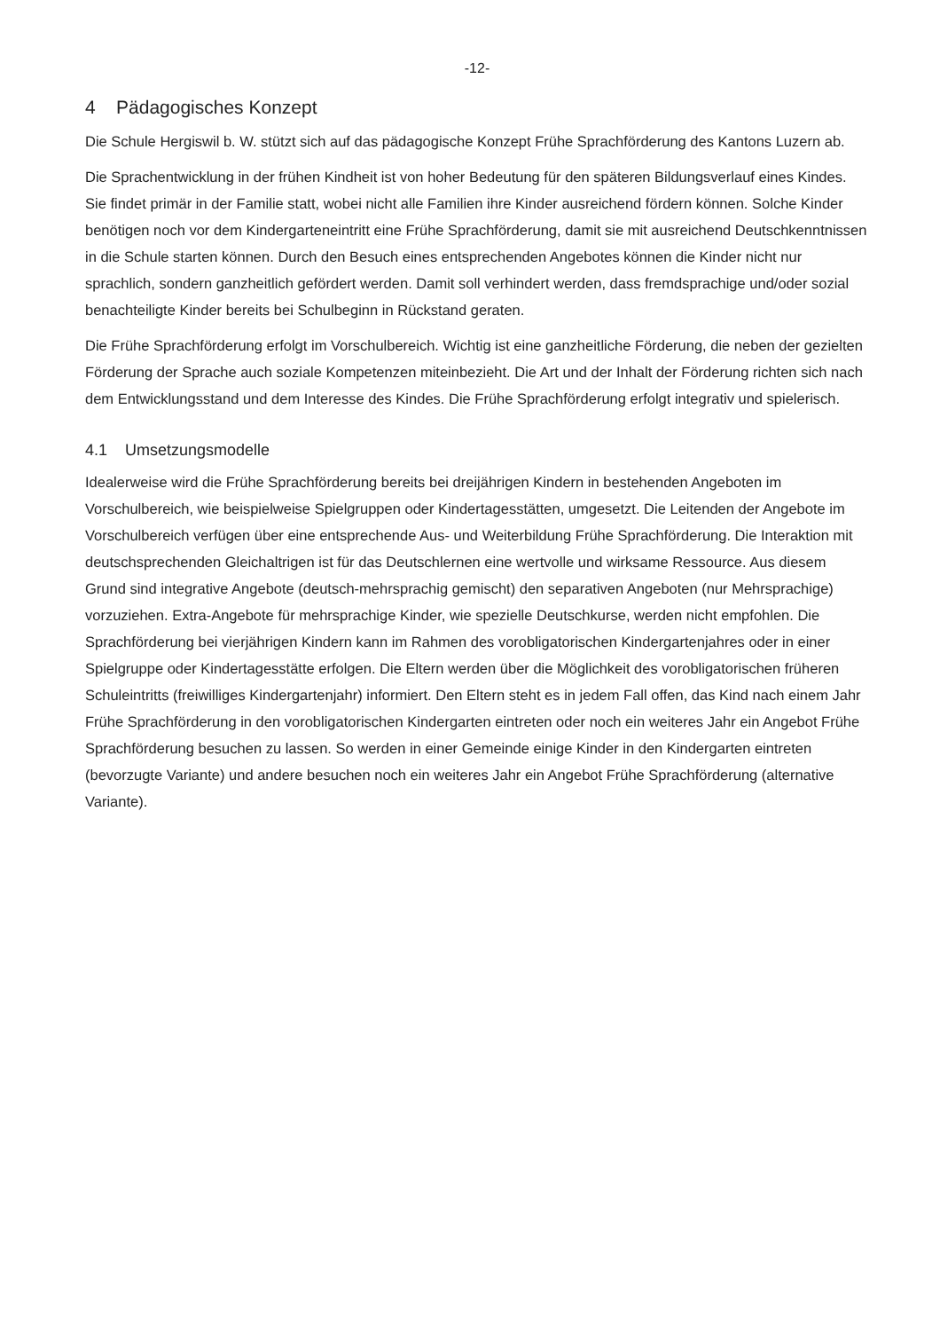-12-
4 Pädagogisches Konzept
Die Schule Hergiswil b. W. stützt sich auf das pädagogische Konzept Frühe Sprachförderung des Kantons Luzern ab.
Die Sprachentwicklung in der frühen Kindheit ist von hoher Bedeutung für den späteren Bildungsverlauf eines Kindes. Sie findet primär in der Familie statt, wobei nicht alle Familien ihre Kinder ausreichend fördern können. Solche Kinder benötigen noch vor dem Kindergarteneintritt eine Frühe Sprachförderung, damit sie mit ausreichend Deutschkenntnissen in die Schule starten können. Durch den Besuch eines entsprechenden Angebotes können die Kinder nicht nur sprachlich, sondern ganzheitlich gefördert werden. Damit soll verhindert werden, dass fremdsprachige und/oder sozial benachteiligte Kinder bereits bei Schulbeginn in Rückstand geraten.
Die Frühe Sprachförderung erfolgt im Vorschulbereich. Wichtig ist eine ganzheitliche Förderung, die neben der gezielten Förderung der Sprache auch soziale Kompetenzen miteinbezieht. Die Art und der Inhalt der Förderung richten sich nach dem Entwicklungsstand und dem Interesse des Kindes. Die Frühe Sprachförderung erfolgt integrativ und spielerisch.
4.1 Umsetzungsmodelle
Idealerweise wird die Frühe Sprachförderung bereits bei dreijährigen Kindern in bestehenden Angeboten im Vorschulbereich, wie beispielweise Spielgruppen oder Kindertagesstätten, umgesetzt. Die Leitenden der Angebote im Vorschulbereich verfügen über eine entsprechende Aus- und Weiterbildung Frühe Sprachförderung. Die Interaktion mit deutschsprechenden Gleichaltrigen ist für das Deutschlernen eine wertvolle und wirksame Ressource. Aus diesem Grund sind integrative Angebote (deutsch-mehrsprachig gemischt) den separativen Angeboten (nur Mehrsprachige) vorzuziehen. Extra-Angebote für mehrsprachige Kinder, wie spezielle Deutschkurse, werden nicht empfohlen. Die Sprachförderung bei vierjährigen Kindern kann im Rahmen des vorobligatorischen Kindergartenjahres oder in einer Spielgruppe oder Kindertagesstätte erfolgen. Die Eltern werden über die Möglichkeit des vorobligatorischen früheren Schuleintritts (freiwilliges Kindergartenjahr) informiert. Den Eltern steht es in jedem Fall offen, das Kind nach einem Jahr Frühe Sprachförderung in den vorobligatorischen Kindergarten eintreten oder noch ein weiteres Jahr ein Angebot Frühe Sprachförderung besuchen zu lassen. So werden in einer Gemeinde einige Kinder in den Kindergarten eintreten (bevorzugte Variante) und andere besuchen noch ein weiteres Jahr ein Angebot Frühe Sprachförderung (alternative Variante).